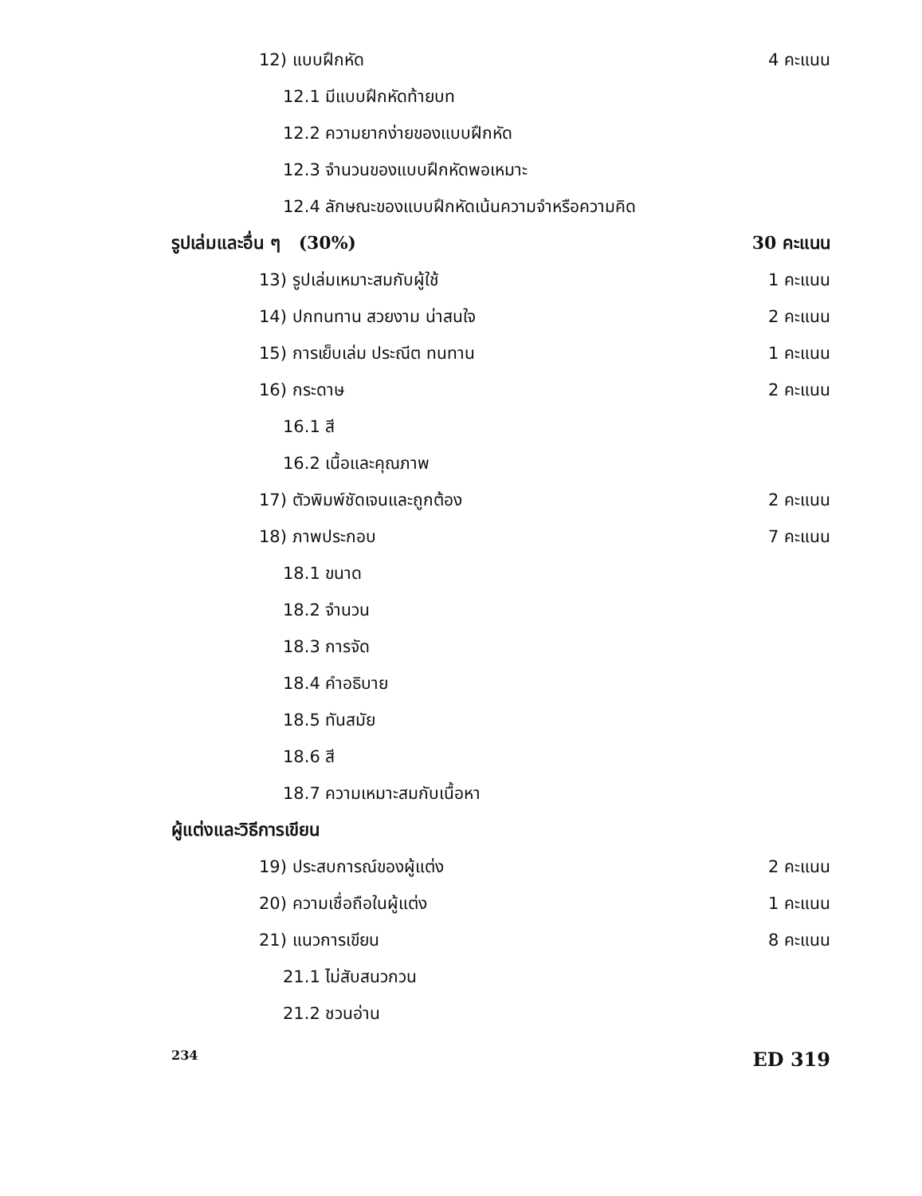12) แบบฝึกหัด 4 คะแนน
12.1 มีแบบฝึกหัดท้ายบท
12.2 ความยากง่ายของแบบฝึกหัด
12.3 จำนวนของแบบฝึกหัดพอเหมาะ
12.4 ลักษณะของแบบฝึกหัดเน้นความจำหรือความคิด
รูปเล่มและอื่น ๆ (30%) 30 คะแนน
13) รูปเล่มเหมาะสมกับผู้ใช้ 1 คะแนน
14) ปกทนทาน สวยงาม น่าสนใจ 2 คะแนน
15) การเย็บเล่ม ประณีต ทนทาน 1 คะแนน
16) กระดาษ 2 คะแนน
16.1 สี
16.2 เนื้อและคุณภาพ
17) ตัวพิมพ์ชัดเจนและถูกต้อง 2 คะแนน
18) ภาพประกอบ 7 คะแนน
18.1 ขนาด
18.2 จำนวน
18.3 การจัด
18.4 คำอธิบาย
18.5 ทันสมัย
18.6 สี
18.7 ความเหมาะสมกับเนื้อหา
ผู้แต่งและวิธีการเขียน
19) ประสบการณ์ของผู้แต่ง 2 คะแนน
20) ความเชื่อถือในผู้แต่ง 1 คะแนน
21) แนวการเขียน 8 คะแนน
21.1 ไม่สับสนวกวน
21.2 ชวนอ่าน
234 ED 319